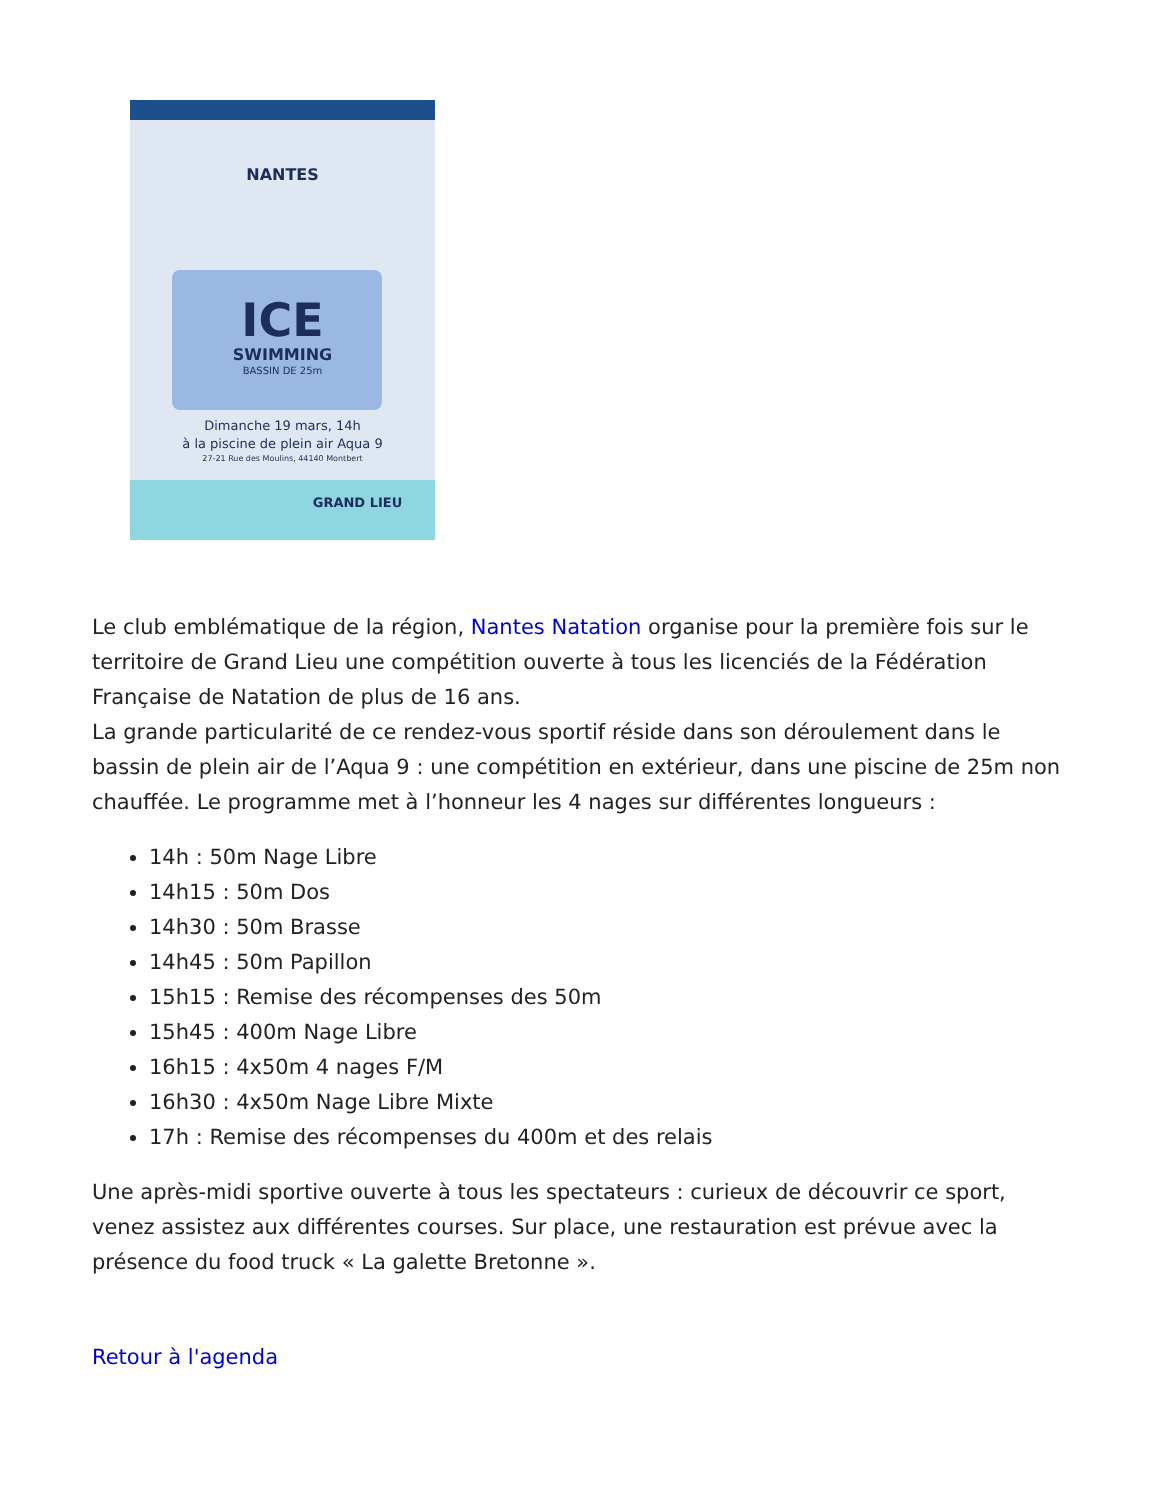NANTES
ICE
SWIMMING
BASSIN DE 25m
Dimanche 19 mars, 14h
à la piscine de plein air Aqua 9
27-21 Rue des Moulins, 44140 Montbert
GRAND LIEU
Le club emblématique de la région, Nantes Natation organise pour la première fois sur le territoire de Grand Lieu une compétition ouverte à tous les licenciés de la Fédération Française de Natation de plus de 16 ans.
La grande particularité de ce rendez-vous sportif réside dans son déroulement dans le bassin de plein air de l’Aqua 9 : une compétition en extérieur, dans une piscine de 25m non chauffée. Le programme met à l’honneur les 4 nages sur différentes longueurs :
14h : 50m Nage Libre
14h15 : 50m Dos
14h30 : 50m Brasse
14h45 : 50m Papillon
15h15 : Remise des récompenses des 50m
15h45 : 400m Nage Libre
16h15 : 4x50m 4 nages F/M
16h30 : 4x50m Nage Libre Mixte
17h : Remise des récompenses du 400m et des relais
Une après-midi sportive ouverte à tous les spectateurs : curieux de découvrir ce sport, venez assistez aux différentes courses. Sur place, une restauration est prévue avec la présence du food truck « La galette Bretonne ».
Retour à l'agenda